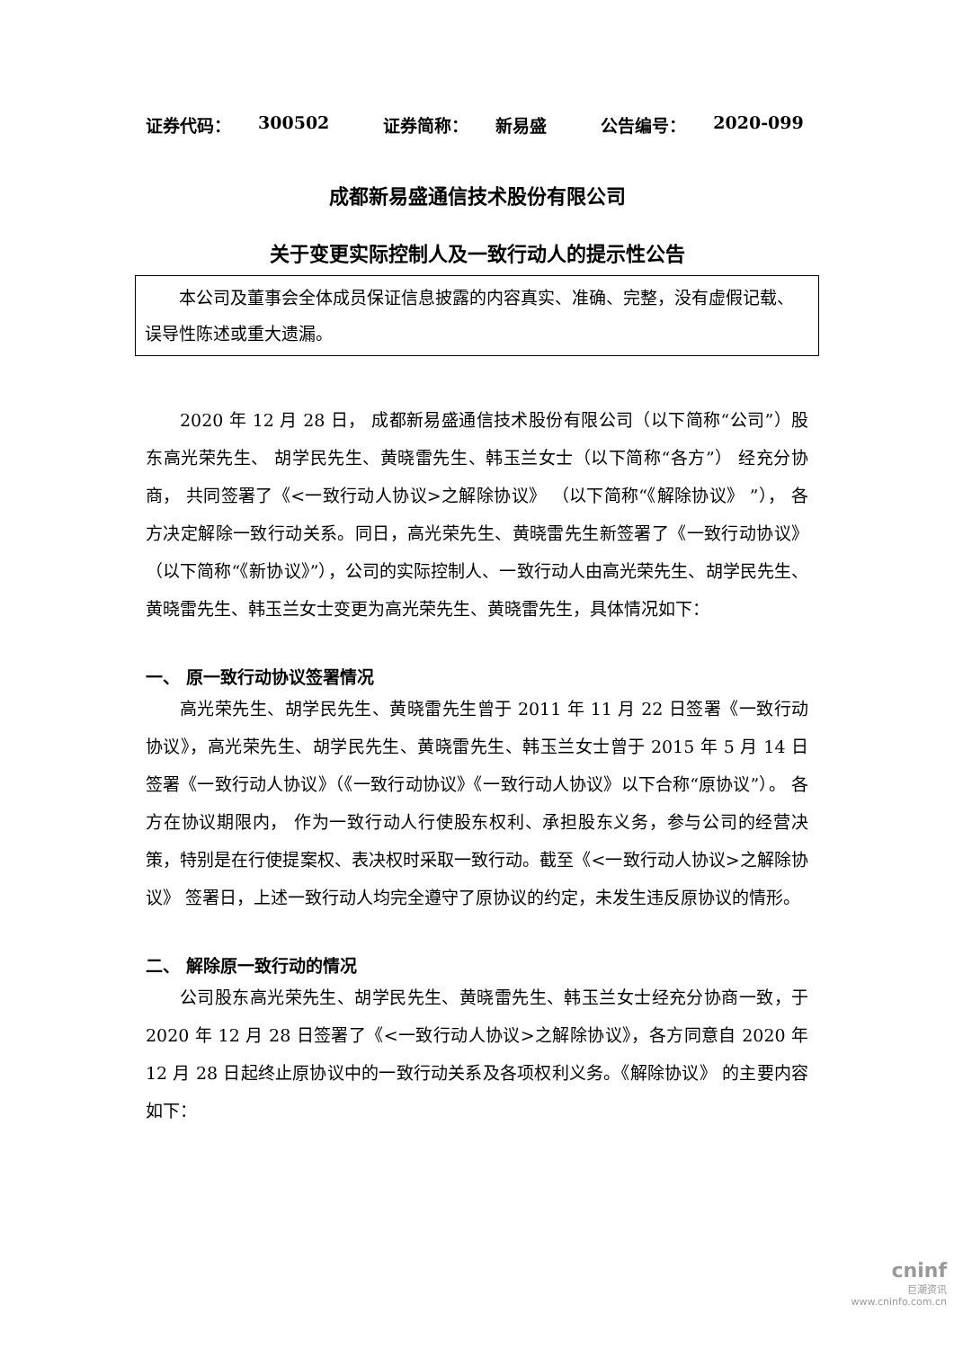证券代码： 300502 证券简称： 新易盛 公告编号： 2020-099
成都新易盛通信技术股份有限公司
关于变更实际控制人及一致行动人的提示性公告
本公司及董事会全体成员保证信息披露的内容真实、准确、完整，没有虚假记载、误导性陈述或重大遗漏。
2020 年 12 月 28 日， 成都新易盛通信技术股份有限公司（以下简称“公司”）股东高光荣先生、 胡学民先生、黄晓雷先生、韩玉兰女士（以下简称“各方”） 经充分协商， 共同签署了《<一致行动人协议>之解除协议》 （以下简称“《解除协议》 ”）， 各方决定解除一致行动关系。同日，高光荣先生、黄晓雷先生新签署了《一致行动协议》（以下简称“《新协议》”），公司的实际控制人、一致行动人由高光荣先生、胡学民先生、黄晓雷先生、韩玉兰女士变更为高光荣先生、黄晓雷先生，具体情况如下：
一、 原一致行动协议签署情况
高光荣先生、胡学民先生、黄晓雷先生曾于 2011 年 11 月 22 日签署《一致行动协议》，高光荣先生、胡学民先生、黄晓雷先生、韩玉兰女士曾于 2015 年 5 月 14 日签署《一致行动人协议》（《一致行动协议》《一致行动人协议》以下合称“原协议”）。 各方在协议期限内， 作为一致行动人行使股东权利、承担股东义务，参与公司的经营决策，特别是在行使提案权、表决权时采取一致行动。截至《<一致行动人协议>之解除协议》 签署日，上述一致行动人均完全遵守了原协议的约定，未发生违反原协议的情形。
二、 解除原一致行动的情况
公司股东高光荣先生、胡学民先生、黄晓雷先生、韩玉兰女士经充分协商一致，于 2020 年 12 月 28 日签署了《<一致行动人协议>之解除协议》，各方同意自 2020 年 12 月 28 日起终止原协议中的一致行动关系及各项权利义务。《解除协议》 的主要内容如下：
cninf
巨潮资讯
www.cninfo.com.cn